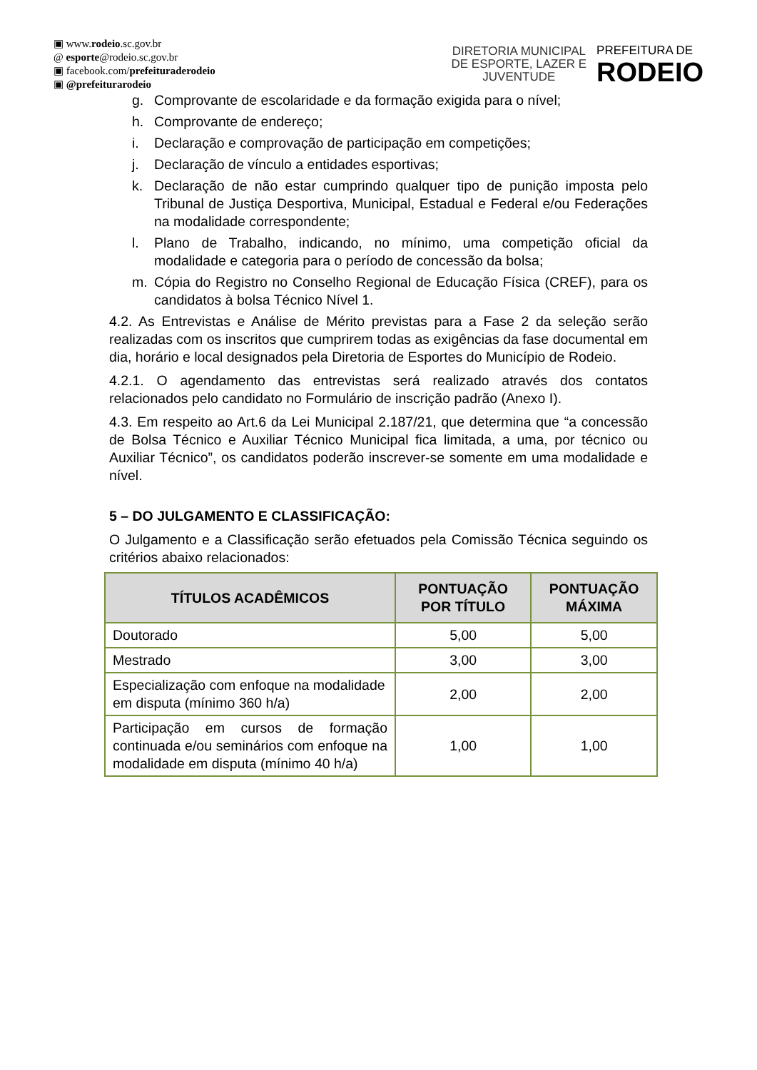▣ www.rodeio.sc.gov.br
@ esporte@rodeio.sc.gov.br
▣ facebook.com/prefeituraderodeio
▣ @prefeiturarodeio
DIRETORIA MUNICIPAL
DE ESPORTE, LAZER E
JUVENTUDE
PREFEITURA DE
RODEIO
g. Comprovante de escolaridade e da formação exigida para o nível;
h. Comprovante de endereço;
i. Declaração e comprovação de participação em competições;
j. Declaração de vínculo a entidades esportivas;
k. Declaração de não estar cumprindo qualquer tipo de punição imposta pelo Tribunal de Justiça Desportiva, Municipal, Estadual e Federal e/ou Federações na modalidade correspondente;
l. Plano de Trabalho, indicando, no mínimo, uma competição oficial da modalidade e categoria para o período de concessão da bolsa;
m. Cópia do Registro no Conselho Regional de Educação Física (CREF), para os candidatos à bolsa Técnico Nível 1.
4.2. As Entrevistas e Análise de Mérito previstas para a Fase 2 da seleção serão realizadas com os inscritos que cumprirem todas as exigências da fase documental em dia, horário e local designados pela Diretoria de Esportes do Município de Rodeio.
4.2.1. O agendamento das entrevistas será realizado através dos contatos relacionados pelo candidato no Formulário de inscrição padrão (Anexo I).
4.3. Em respeito ao Art.6 da Lei Municipal 2.187/21, que determina que “a concessão de Bolsa Técnico e Auxiliar Técnico Municipal fica limitada, a uma, por técnico ou Auxiliar Técnico”, os candidatos poderão inscrever-se somente em uma modalidade e nível.
5 – DO JULGAMENTO E CLASSIFICAÇÃO:
O Julgamento e a Classificação serão efetuados pela Comissão Técnica seguindo os critérios abaixo relacionados:
| TÍTULOS ACADÊMICOS | PONTUAÇÃO POR TÍTULO | PONTUAÇÃO MÁXIMA |
| --- | --- | --- |
| Doutorado | 5,00 | 5,00 |
| Mestrado | 3,00 | 3,00 |
| Especialização com enfoque na modalidade em disputa (mínimo 360 h/a) | 2,00 | 2,00 |
| Participação em cursos de formação continuada e/ou seminários com enfoque na modalidade em disputa (mínimo 40 h/a) | 1,00 | 1,00 |